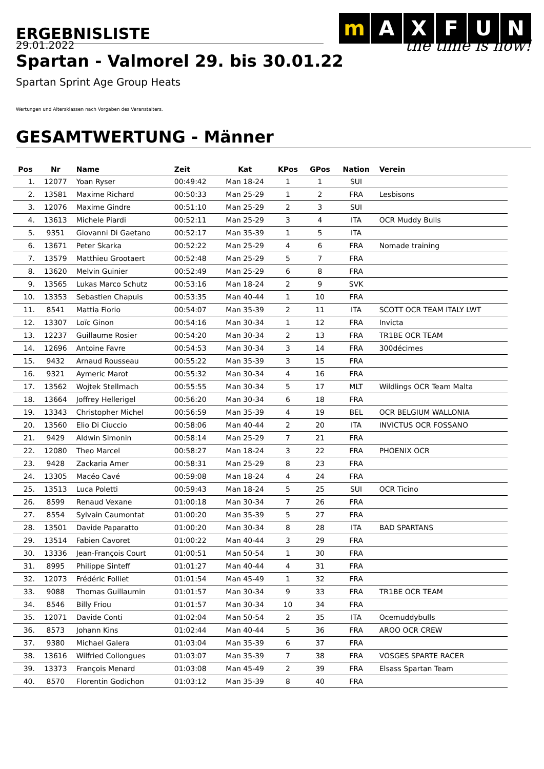ERGEBNISLISTE
m AXFUN
the time is now!
29.01.2022
Spartan - Valmorel 29. bis 30.01.22
Spartan Sprint Age Group Heats
Wertungen und Altersklassen nach Vorgaben des Veranstalters.
GESAMTWERTUNG - Männer
| Pos | Nr | Name | Zeit | Kat | KPos | GPos | Nation | Verein |
| --- | --- | --- | --- | --- | --- | --- | --- | --- |
| 1. | 12077 | Yoan Ryser | 00:49:42 | Man 18-24 | 1 | 1 | SUI | |
| 2. | 13581 | Maxime Richard | 00:50:33 | Man 25-29 | 1 | 2 | FRA | Lesbisons |
| 3. | 12076 | Maxime Gindre | 00:51:10 | Man 25-29 | 2 | 3 | SUI | |
| 4. | 13613 | Michele Piardi | 00:52:11 | Man 25-29 | 3 | 4 | ITA | OCR Muddy Bulls |
| 5. | 9351 | Giovanni Di Gaetano | 00:52:17 | Man 35-39 | 1 | 5 | ITA | |
| 6. | 13671 | Peter Skarka | 00:52:22 | Man 25-29 | 4 | 6 | FRA | Nomade training |
| 7. | 13579 | Matthieu Grootaert | 00:52:48 | Man 25-29 | 5 | 7 | FRA | |
| 8. | 13620 | Melvin Guinier | 00:52:49 | Man 25-29 | 6 | 8 | FRA | |
| 9. | 13565 | Lukas Marco Schutz | 00:53:16 | Man 18-24 | 2 | 9 | SVK | |
| 10. | 13353 | Sebastien Chapuis | 00:53:35 | Man 40-44 | 1 | 10 | FRA | |
| 11. | 8541 | Mattia Fiorio | 00:54:07 | Man 35-39 | 2 | 11 | ITA | SCOTT OCR TEAM ITALY LWT |
| 12. | 13307 | Loïc Ginon | 00:54:16 | Man 30-34 | 1 | 12 | FRA | Invicta |
| 13. | 12237 | Guillaume Rosier | 00:54:20 | Man 30-34 | 2 | 13 | FRA | TR1BE OCR TEAM |
| 14. | 12696 | Antoine Favre | 00:54:53 | Man 30-34 | 3 | 14 | FRA | 300décimes |
| 15. | 9432 | Arnaud Rousseau | 00:55:22 | Man 35-39 | 3 | 15 | FRA | |
| 16. | 9321 | Aymeric Marot | 00:55:32 | Man 30-34 | 4 | 16 | FRA | |
| 17. | 13562 | Wojtek Stellmach | 00:55:55 | Man 30-34 | 5 | 17 | MLT | Wildlings OCR Team Malta |
| 18. | 13664 | Joffrey Hellerigel | 00:56:20 | Man 30-34 | 6 | 18 | FRA | |
| 19. | 13343 | Christopher Michel | 00:56:59 | Man 35-39 | 4 | 19 | BEL | OCR BELGIUM WALLONIA |
| 20. | 13560 | Elio Di Ciuccio | 00:58:06 | Man 40-44 | 2 | 20 | ITA | INVICTUS OCR FOSSANO |
| 21. | 9429 | Aldwin Simonin | 00:58:14 | Man 25-29 | 7 | 21 | FRA | |
| 22. | 12080 | Theo Marcel | 00:58:27 | Man 18-24 | 3 | 22 | FRA | PHOENIX OCR |
| 23. | 9428 | Zackaria Amer | 00:58:31 | Man 25-29 | 8 | 23 | FRA | |
| 24. | 13305 | Macéo Cavé | 00:59:08 | Man 18-24 | 4 | 24 | FRA | |
| 25. | 13513 | Luca Poletti | 00:59:43 | Man 18-24 | 5 | 25 | SUI | OCR Ticino |
| 26. | 8599 | Renaud Vexane | 01:00:18 | Man 30-34 | 7 | 26 | FRA | |
| 27. | 8554 | Sylvain Caumontat | 01:00:20 | Man 35-39 | 5 | 27 | FRA | |
| 28. | 13501 | Davide Paparatto | 01:00:20 | Man 30-34 | 8 | 28 | ITA | BAD SPARTANS |
| 29. | 13514 | Fabien Cavoret | 01:00:22 | Man 40-44 | 3 | 29 | FRA | |
| 30. | 13336 | Jean-François Court | 01:00:51 | Man 50-54 | 1 | 30 | FRA | |
| 31. | 8995 | Philippe Sinteff | 01:01:27 | Man 40-44 | 4 | 31 | FRA | |
| 32. | 12073 | Frédéric Folliet | 01:01:54 | Man 45-49 | 1 | 32 | FRA | |
| 33. | 9088 | Thomas Guillaumin | 01:01:57 | Man 30-34 | 9 | 33 | FRA | TR1BE OCR TEAM |
| 34. | 8546 | Billy Friou | 01:01:57 | Man 30-34 | 10 | 34 | FRA | |
| 35. | 12071 | Davide Conti | 01:02:04 | Man 50-54 | 2 | 35 | ITA | Ocemuddybulls |
| 36. | 8573 | Johann Kins | 01:02:44 | Man 40-44 | 5 | 36 | FRA | AROO OCR CREW |
| 37. | 9380 | Michael Galera | 01:03:04 | Man 35-39 | 6 | 37 | FRA | |
| 38. | 13616 | Wilfried Collongues | 01:03:07 | Man 35-39 | 7 | 38 | FRA | VOSGES SPARTE RACER |
| 39. | 13373 | François Menard | 01:03:08 | Man 45-49 | 2 | 39 | FRA | Elsass Spartan Team |
| 40. | 8570 | Florentin Godichon | 01:03:12 | Man 35-39 | 8 | 40 | FRA | |